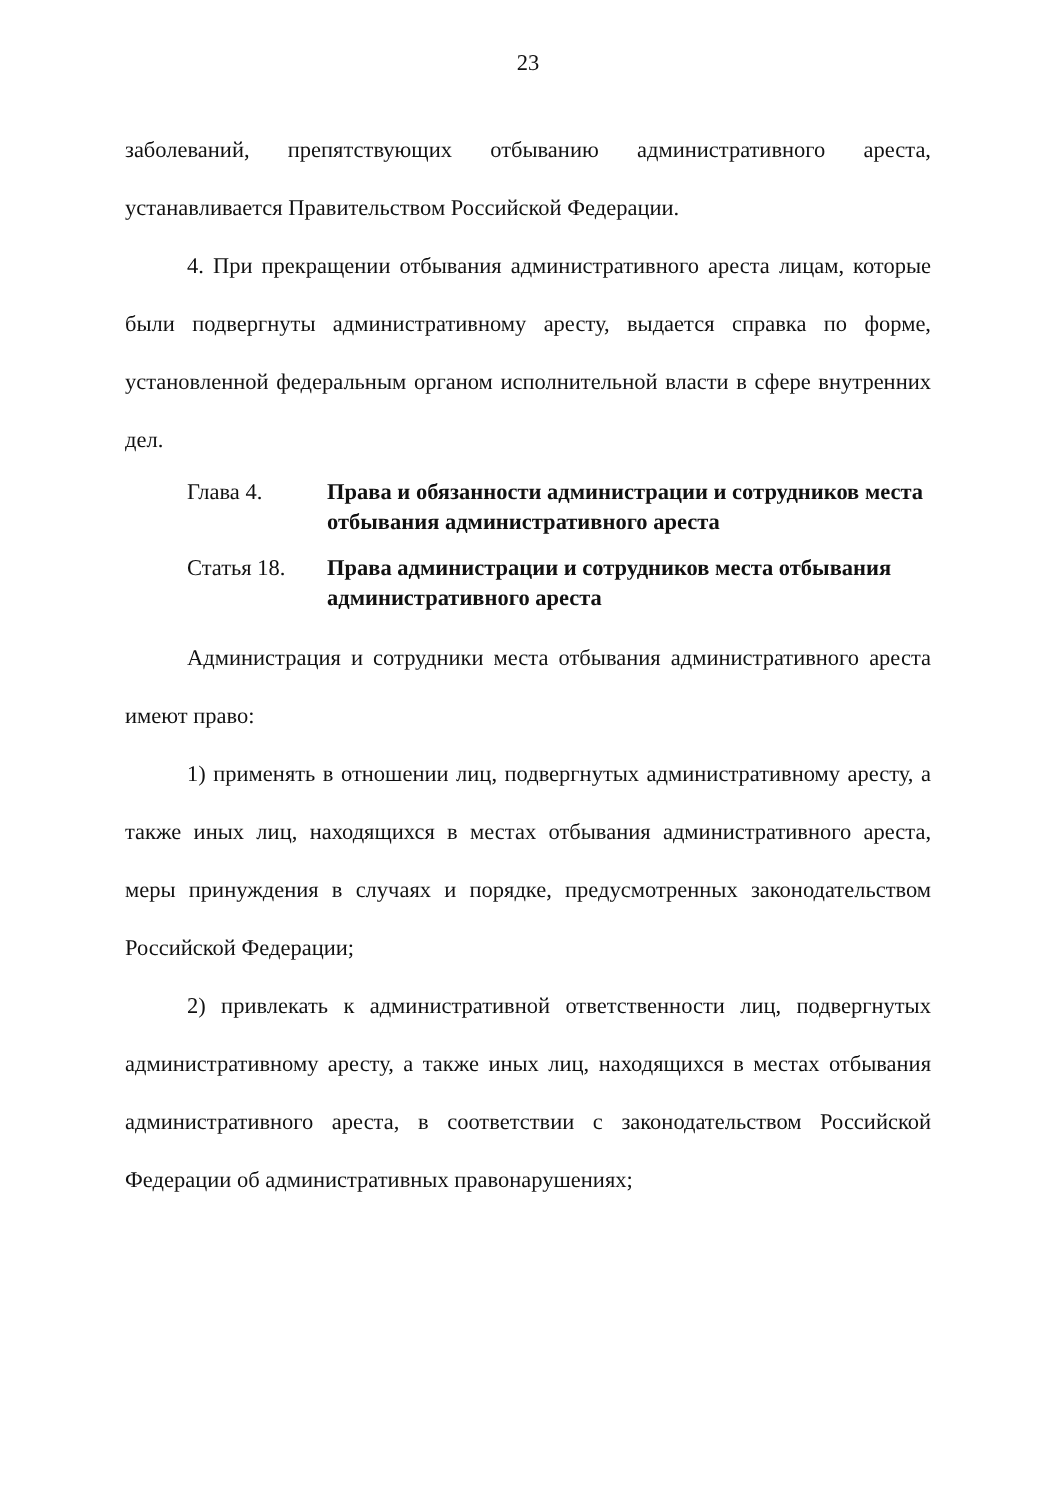23
заболеваний, препятствующих отбыванию административного ареста, устанавливается Правительством Российской Федерации.
4. При прекращении отбывания административного ареста лицам, которые были подвергнуты административному аресту, выдается справка по форме, установленной федеральным органом исполнительной власти в сфере внутренних дел.
Глава 4. Права и обязанности администрации и сотрудников места отбывания административного ареста
Статья 18. Права администрации и сотрудников места отбывания административного ареста
Администрация и сотрудники места отбывания административного ареста имеют право:
1) применять в отношении лиц, подвергнутых административному аресту, а также иных лиц, находящихся в местах отбывания административного ареста, меры принуждения в случаях и порядке, предусмотренных законодательством Российской Федерации;
2) привлекать к административной ответственности лиц, подвергнутых административному аресту, а также иных лиц, находящихся в местах отбывания административного ареста, в соответствии с законодательством Российской Федерации об административных правонарушениях;